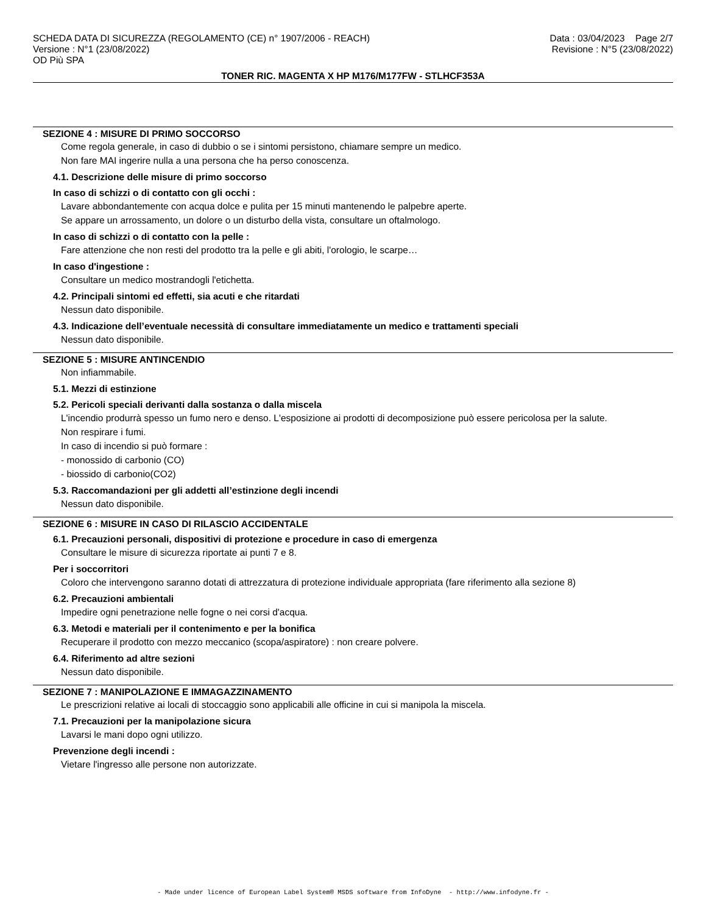SCHEDA DATA DI SICUREZZA (REGOLAMENTO (CE) n° 1907/2006 - REACH)
Versione : N°1 (23/08/2022)
OD Più SPA
Data : 03/04/2023 Page 2/7
Revisione : N°5 (23/08/2022)
TONER RIC. MAGENTA X HP M176/M177FW - STLHCF353A
SEZIONE 4 : MISURE DI PRIMO SOCCORSO
Come regola generale, in caso di dubbio o se i sintomi persistono, chiamare sempre un medico.
Non fare MAI ingerire nulla a una persona che ha perso conoscenza.
4.1. Descrizione delle misure di primo soccorso
In caso di schizzi o di contatto con gli occhi :
Lavare abbondantemente con acqua dolce e pulita per 15 minuti mantenendo le palpebre aperte.
Se appare un arrossamento, un dolore o un disturbo della vista, consultare un oftalmologo.
In caso di schizzi o di contatto con la pelle :
Fare attenzione che non resti del prodotto tra la pelle e gli abiti, l'orologio, le scarpe…
In caso d'ingestione :
Consultare un medico mostrandogli l'etichetta.
4.2. Principali sintomi ed effetti, sia acuti e che ritardati
Nessun dato disponibile.
4.3. Indicazione dell’eventuale necessità di consultare immediatamente un medico e trattamenti speciali
Nessun dato disponibile.
SEZIONE 5 : MISURE ANTINCENDIO
Non infiammabile.
5.1. Mezzi di estinzione
5.2. Pericoli speciali derivanti dalla sostanza o dalla miscela
L'incendio produrrà spesso un fumo nero e denso. L'esposizione ai prodotti di decomposizione può essere pericolosa per la salute.
Non respirare i fumi.
In caso di incendio si può formare :
- monossido di carbonio (CO)
- biossido di carbonio(CO2)
5.3. Raccomandazioni per gli addetti all’estinzione degli incendi
Nessun dato disponibile.
SEZIONE 6 : MISURE IN CASO DI RILASCIO ACCIDENTALE
6.1. Precauzioni personali, dispositivi di protezione e procedure in caso di emergenza
Consultare le misure di sicurezza riportate ai punti 7 e 8.
Per i soccorritori
Coloro che intervengono saranno dotati di attrezzatura di protezione individuale appropriata (fare riferimento alla sezione 8)
6.2. Precauzioni ambientali
Impedire ogni penetrazione nelle fogne o nei corsi d'acqua.
6.3. Metodi e materiali per il contenimento e per la bonifica
Recuperare il prodotto con mezzo meccanico (scopa/aspiratore) : non creare polvere.
6.4. Riferimento ad altre sezioni
Nessun dato disponibile.
SEZIONE 7 : MANIPOLAZIONE E IMMAGAZZINAMENTO
Le prescrizioni relative ai locali di stoccaggio sono applicabili alle officine in cui si manipola la miscela.
7.1. Precauzioni per la manipolazione sicura
Lavarsi le mani dopo ogni utilizzo.
Prevenzione degli incendi :
Vietare l'ingresso alle persone non autorizzate.
- Made under licence of European Label System® MSDS software from InfoDyne - http://www.infodyne.fr -